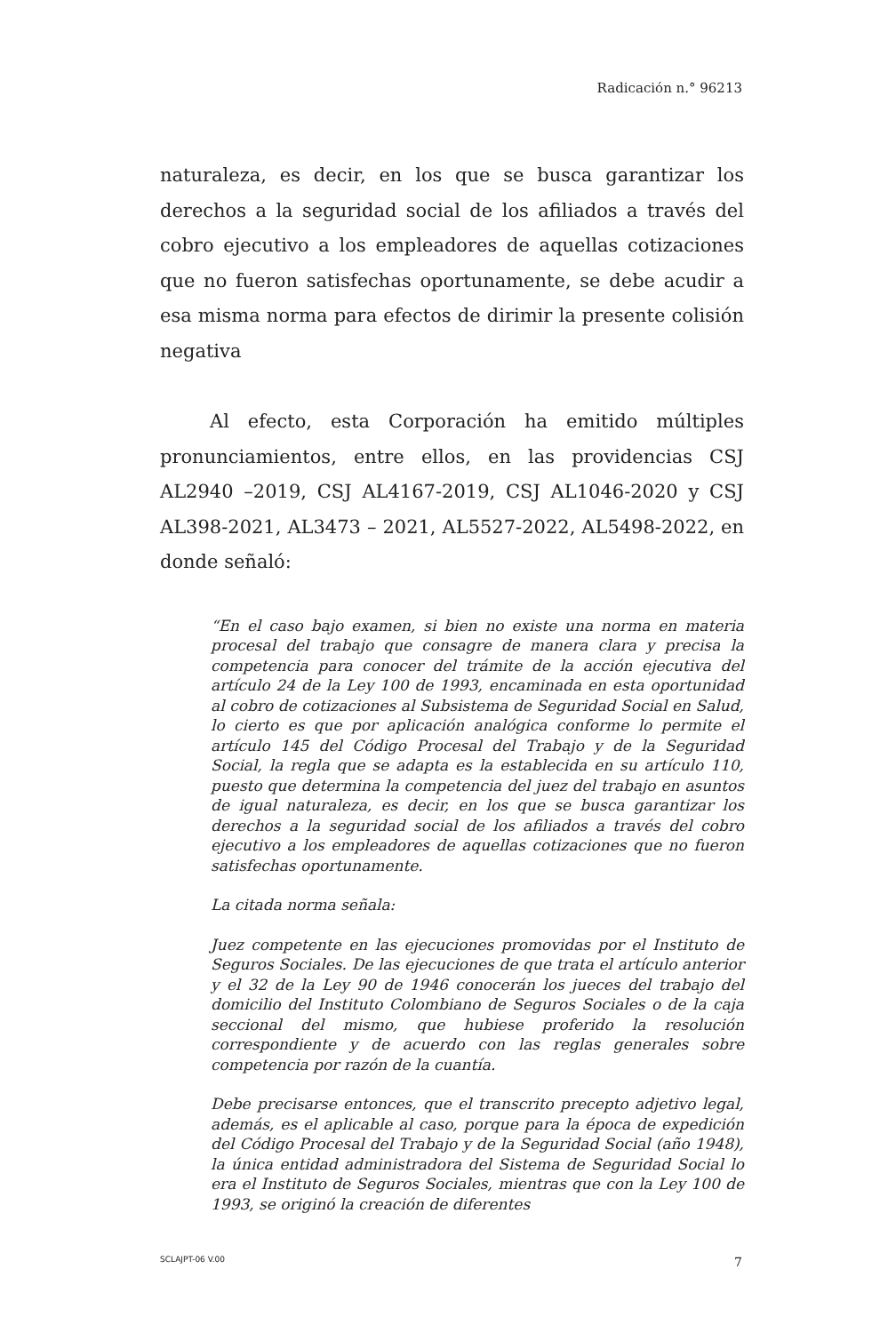Radicación n.° 96213
naturaleza, es decir, en los que se busca garantizar los derechos a la seguridad social de los afiliados a través del cobro ejecutivo a los empleadores de aquellas cotizaciones que no fueron satisfechas oportunamente, se debe acudir a esa misma norma para efectos de dirimir la presente colisión negativa
Al efecto, esta Corporación ha emitido múltiples pronunciamientos, entre ellos, en las providencias CSJ AL2940 –2019, CSJ AL4167-2019, CSJ AL1046-2020 y CSJ AL398-2021, AL3473 – 2021, AL5527-2022, AL5498-2022, en donde señaló:
“En el caso bajo examen, si bien no existe una norma en materia procesal del trabajo que consagre de manera clara y precisa la competencia para conocer del trámite de la acción ejecutiva del artículo 24 de la Ley 100 de 1993, encaminada en esta oportunidad al cobro de cotizaciones al Subsistema de Seguridad Social en Salud, lo cierto es que por aplicación analógica conforme lo permite el artículo 145 del Código Procesal del Trabajo y de la Seguridad Social, la regla que se adapta es la establecida en su artículo 110, puesto que determina la competencia del juez del trabajo en asuntos de igual naturaleza, es decir, en los que se busca garantizar los derechos a la seguridad social de los afiliados a través del cobro ejecutivo a los empleadores de aquellas cotizaciones que no fueron satisfechas oportunamente.
La citada norma señala:
Juez competente en las ejecuciones promovidas por el Instituto de Seguros Sociales. De las ejecuciones de que trata el artículo anterior y el 32 de la Ley 90 de 1946 conocerán los jueces del trabajo del domicilio del Instituto Colombiano de Seguros Sociales o de la caja seccional del mismo, que hubiese proferido la resolución correspondiente y de acuerdo con las reglas generales sobre competencia por razón de la cuantía.
Debe precisarse entonces, que el transcrito precepto adjetivo legal, además, es el aplicable al caso, porque para la época de expedición del Código Procesal del Trabajo y de la Seguridad Social (año 1948), la única entidad administradora del Sistema de Seguridad Social lo era el Instituto de Seguros Sociales, mientras que con la Ley 100 de 1993, se originó la creación de diferentes
SCLAJPT-06 V.00 7